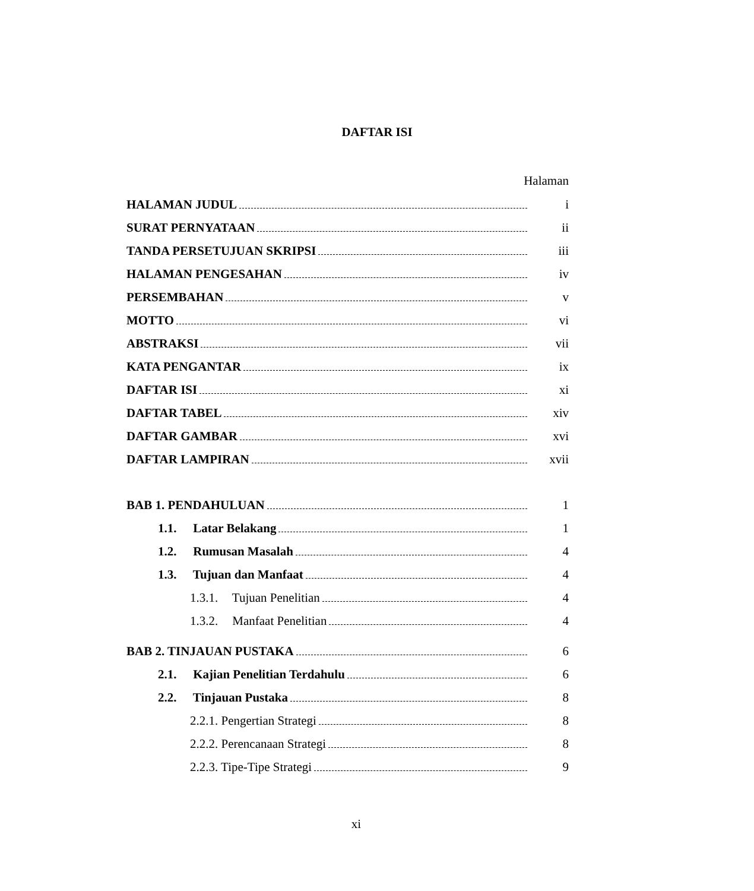DAFTAR ISI
Halaman
HALAMAN JUDUL i
SURAT PERNYATAAN ii
TANDA PERSETUJUAN SKRIPSI iii
HALAMAN PENGESAHAN iv
PERSEMBAHAN v
MOTTO vi
ABSTRAKSI vii
KATA PENGANTAR ix
DAFTAR ISI xi
DAFTAR TABEL xiv
DAFTAR GAMBAR xvi
DAFTAR LAMPIRAN xvii
BAB 1. PENDAHULUAN 1
1.1. Latar Belakang 1
1.2. Rumusan Masalah 4
1.3. Tujuan dan Manfaat 4
1.3.1. Tujuan Penelitian 4
1.3.2. Manfaat Penelitian 4
BAB 2. TINJAUAN PUSTAKA 6
2.1. Kajian Penelitian Terdahulu 6
2.2. Tinjauan Pustaka 8
2.2.1. Pengertian Strategi 8
2.2.2. Perencanaan Strategi 8
2.2.3. Tipe-Tipe Strategi 9
xi